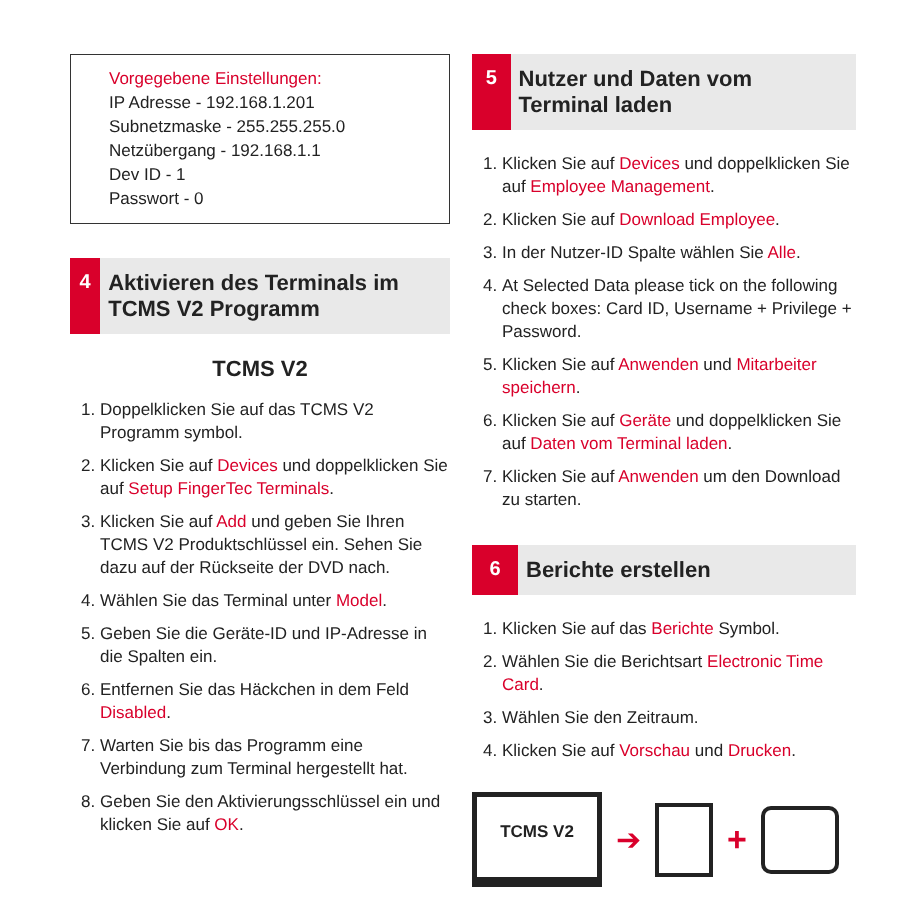Vorgegebene Einstellungen:
IP Adresse - 192.168.1.201
Subnetzmaske - 255.255.255.0
Netzübergang - 192.168.1.1
Dev ID - 1
Passwort - 0
4
Aktivieren des Terminals im TCMS V2 Programm
TCMS V2
1. Doppelklicken Sie auf das TCMS V2 Programm symbol.
2. Klicken Sie auf Devices und doppelklicken Sie auf Setup FingerTec Terminals.
3. Klicken Sie auf Add und geben Sie Ihren TCMS V2 Produktschlüssel ein. Sehen Sie dazu auf der Rückseite der DVD nach.
4. Wählen Sie das Terminal unter Model.
5. Geben Sie die Geräte-ID und IP-Adresse in die Spalten ein.
6. Entfernen Sie das Häckchen in dem Feld Disabled.
7. Warten Sie bis das Programm eine Verbindung zum Terminal hergestellt hat.
8. Geben Sie den Aktivierungsschlüssel ein und klicken Sie auf OK.
5
Nutzer und Daten vom Terminal laden
1. Klicken Sie auf Devices und doppelklicken Sie auf Employee Management.
2. Klicken Sie auf Download Employee.
3. In der Nutzer-ID Spalte wählen Sie Alle.
4. At Selected Data please tick on the following check boxes: Card ID, Username + Privilege + Password.
5. Klicken Sie auf Anwenden und Mitarbeiter speichern.
6. Klicken Sie auf Geräte und doppelklicken Sie auf Daten vom Terminal laden.
7. Klicken Sie auf Anwenden um den Download zu starten.
6
Berichte erstellen
1. Klicken Sie auf das Berichte Symbol.
2. Wählen Sie die Berichtsart Electronic Time Card.
3. Wählen Sie den Zeitraum.
4. Klicken Sie auf Vorschau und Drucken.
TCMS V2
➔ +